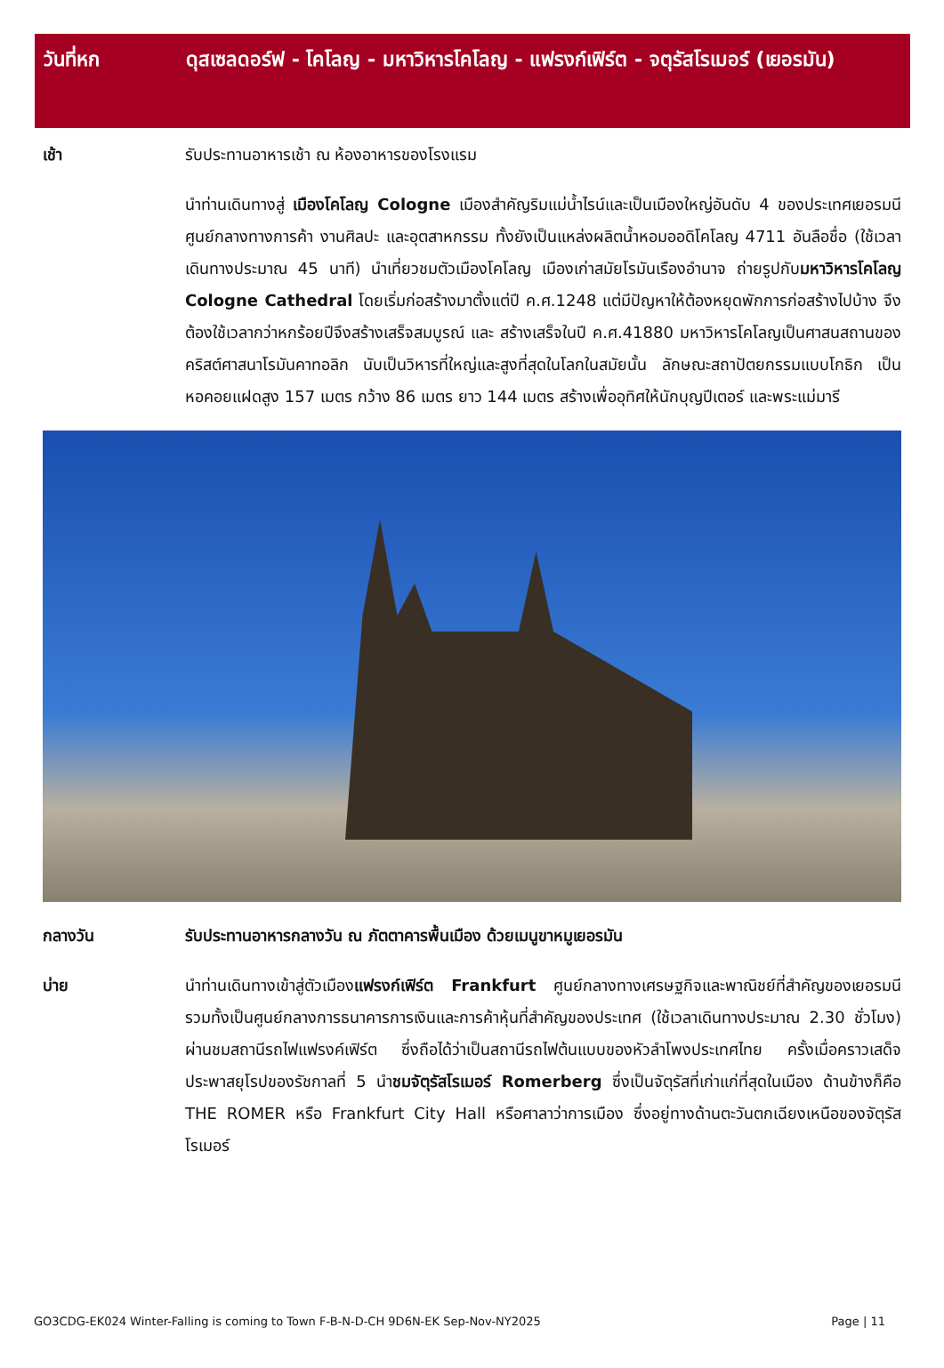วันที่หก ดุสเซลดอร์ฟ - โคโลญ - มหาวิหารโคโลญ - แฟรงก์เฟิร์ต - จตุรัสโรเมอร์ (เยอรมัน)
เช้า รับประทานอาหารเช้า ณ ห้องอาหารของโรงแรม
นำท่านเดินทางสู่ เมืองโคโลญ Cologne เมืองสำคัญริมแม่น้ำไรน์และเป็นเมืองใหญ่อันดับ 4 ของประเทศเยอรมนี ศูนย์กลางทางการค้า งานศิลปะ และอุตสาหกรรม ทั้งยังเป็นแหล่งผลิตน้ำหอมออดิโคโลญ 4711 อันลือชื่อ (ใช้เวลาเดินทางประมาณ 45 นาที) นำเที่ยวชมตัวเมืองโคโลญ เมืองเก่าสมัยโรมันเรืองอำนาจ ถ่ายรูปกับมหาวิหารโคโลญ Cologne Cathedral โดยเริ่มก่อสร้างมาตั้งแต่ปี ค.ศ.1248 แต่มีปัญหาให้ต้องหยุดพักการก่อสร้างไปบ้าง จึงต้องใช้เวลากว่าหกร้อยปีจึงสร้างเสร็จสมบูรณ์ และ สร้างเสร็จในปี ค.ศ.41880 มหาวิหารโคโลญเป็นศาสนสถานของคริสต์ศาสนาโรมันคาทอลิก นับเป็นวิหารที่ใหญ่และสูงที่สุดในโลกในสมัยนั้น ลักษณะสถาปัตยกรรมแบบโกธิก เป็นหอคอยแฝดสูง 157 เมตร กว้าง 86 เมตร ยาว 144 เมตร สร้างเพื่ออุทิศให้นักบุญปีเตอร์ และพระแม่มารี
กลางวัน รับประทานอาหารกลางวัน ณ ภัตตาคารพื้นเมือง ด้วยเมนูขาหมูเยอรมัน
บ่าย นำท่านเดินทางเข้าสู่ตัวเมืองแฟรงก์เฟิร์ต Frankfurt ศูนย์กลางทางเศรษฐกิจและพาณิชย์ที่สำคัญของเยอรมนี รวมทั้งเป็นศูนย์กลางการธนาคารการเงินและการค้าหุ้นที่สำคัญของประเทศ (ใช้เวลาเดินทางประมาณ 2.30 ชั่วโมง) ผ่านชมสถานีรถไฟแฟรงค์เฟิร์ต ซึ่งถือได้ว่าเป็นสถานีรถไฟต้นแบบของหัวลำโพงประเทศไทย ครั้งเมื่อคราวเสด็จประพาสยุโรปของรัชกาลที่ 5 นำชมจัตุรัสโรเมอร์ Romerberg ซึ่งเป็นจัตุรัสที่เก่าแก่ที่สุดในเมือง ด้านข้างก็คือ THE ROMER หรือ Frankfurt City Hall หรือศาลาว่าการเมือง ซึ่งอยู่ทางด้านตะวันตกเฉียงเหนือของจัตุรัสโรเมอร์
GO3CDG-EK024 Winter-Falling is coming to Town F-B-N-D-CH 9D6N-EK Sep-Nov-NY2025 Page | 11